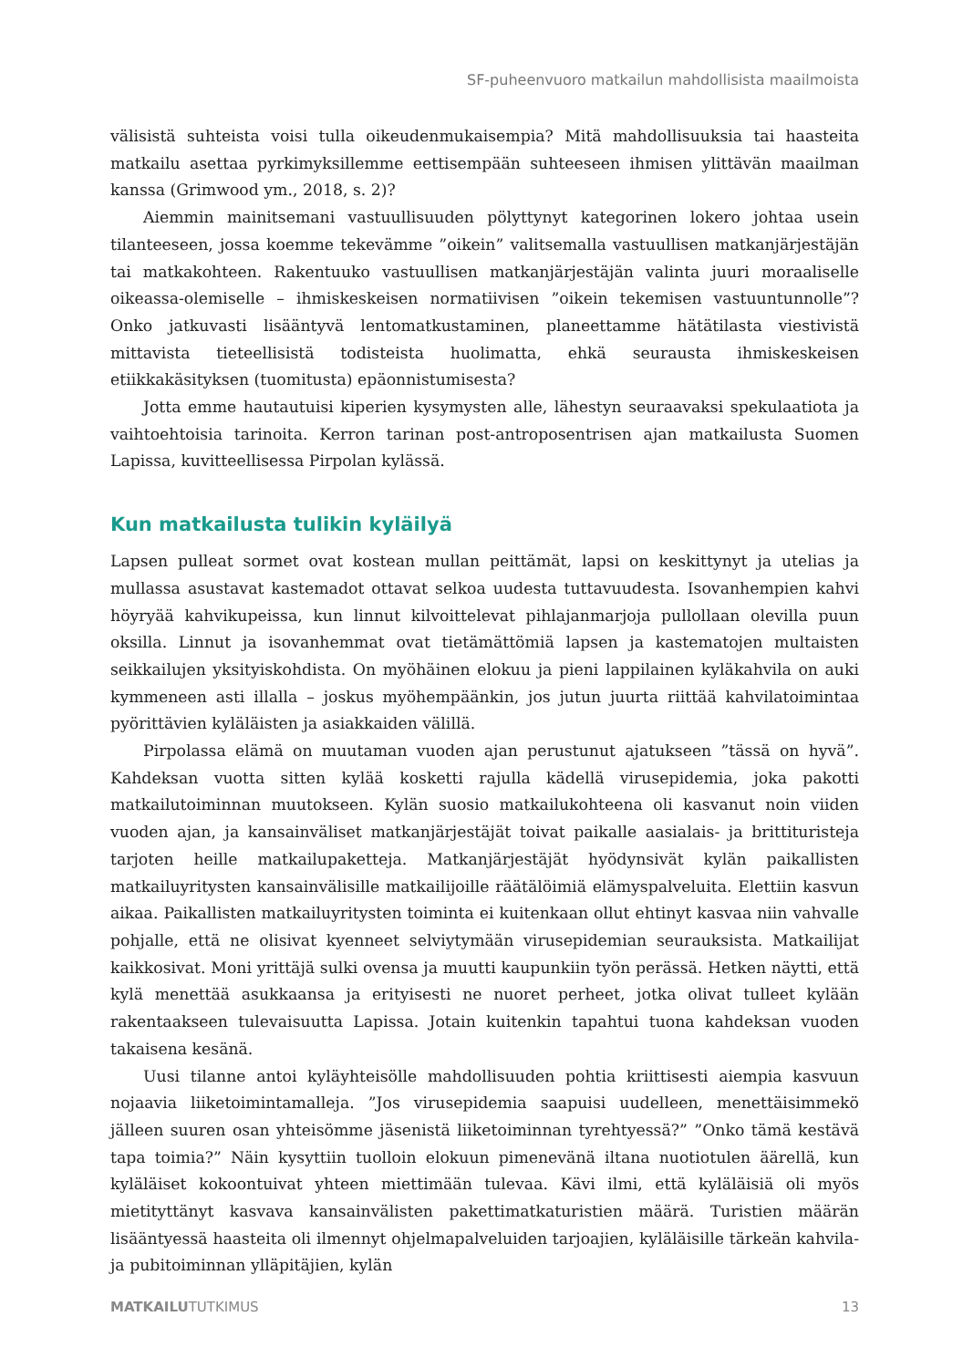SF-puheenvuoro matkailun mahdollisista maailmoista
välisistä suhteista voisi tulla oikeudenmukaisempia? Mitä mahdollisuuksia tai haasteita matkailu asettaa pyrkimyksillemme eettisempään suhteeseen ihmisen ylittävän maailman kanssa (Grimwood ym., 2018, s. 2)?
Aiemmin mainitsemani vastuullisuuden pölyttynyt kategorinen lokero johtaa usein tilanteeseen, jossa koemme tekevämme ”oikein” valitsemalla vastuullisen matkanjärjestäjän tai matkakohteen. Rakentuuko vastuullisen matkanjärjestäjän valinta juuri moraaliselle oikeassa-olemiselle – ihmiskeskeisen normatiivisen ”oikein tekemisen vastuuntunnolle”? Onko jatkuvasti lisääntyvä lentomatkustaminen, planeettamme hätätilasta viestivistä mittavista tieteellisistä todisteista huolimatta, ehkä seurausta ihmiskeskeisen etiikkakäsityksen (tuomitusta) epäonnistumisesta?
Jotta emme hautautuisi kiperien kysymysten alle, lähestyn seuraavaksi spekulaatiota ja vaihtoehtoisia tarinoita. Kerron tarinan post-antroposentrisen ajan matkailusta Suomen Lapissa, kuvitteellisessa Pirpolan kylässä.
Kun matkailusta tulikin kyläilyä
Lapsen pulleat sormet ovat kostean mullan peittämät, lapsi on keskittynyt ja utelias ja mullassa asustavat kastemadot ottavat selkoa uudesta tuttavuudesta. Isovanhempien kahvi höyryää kahvikupeissa, kun linnut kilvoittelevat pihlajanmarjoja pullollaan olevilla puun oksilla. Linnut ja isovanhemmat ovat tietämättömiä lapsen ja kastematojen multaisten seikkailujen yksityiskohdista. On myöhäinen elokuu ja pieni lappilainen kyläkahvila on auki kymmeneen asti illalla – joskus myöhempäänkin, jos jutun juurta riittää kahvilatoimintaa pyörittävien kyläläisten ja asiakkaiden välillä.
Pirpolassa elämä on muutaman vuoden ajan perustunut ajatukseen ”tässä on hyvä”. Kahdeksan vuotta sitten kylää kosketti rajulla kädellä virusepidemia, joka pakotti matkailutoiminnan muutokseen. Kylän suosio matkailukohteena oli kasvanut noin viiden vuoden ajan, ja kansainväliset matkanjärjestäjät toivat paikalle aasialais- ja brittituristeja tarjoten heille matkailupaketteja. Matkanjärjestäjät hyödynsivät kylän paikallisten matkailuyritysten kansainvälisille matkailijoille räätälöimiä elämyspalveluita. Elettiin kasvun aikaa. Paikallisten matkailuyritysten toiminta ei kuitenkaan ollut ehtinyt kasvaa niin vahvalle pohjalle, että ne olisivat kyenneet selviytymään virusepidemian seurauksista. Matkailijat kaikkosivat. Moni yrittäjä sulki ovensa ja muutti kaupunkiin työn perässä. Hetken näytti, että kylä menettää asukkaansa ja erityisesti ne nuoret perheet, jotka olivat tulleet kylään rakentaakseen tulevaisuutta Lapissa. Jotain kuitenkin tapahtui tuona kahdeksan vuoden takaisena kesänä.
Uusi tilanne antoi kyläyhteisölle mahdollisuuden pohtia kriittisesti aiempia kasvuun nojaavia liiketoimintamalleja. ”Jos virusepidemia saapuisi uudelleen, menettäisimmekö jälleen suuren osan yhteisömme jäsenistä liiketoiminnan tyrehtyessä?” ”Onko tämä kestävä tapa toimia?” Näin kysyttiin tuolloin elokuun pimenevänä iltana nuotiotulen äärellä, kun kyläläiset kokoontuivat yhteen miettimään tulevaa. Kävi ilmi, että kyläläisiä oli myös mietityttänyt kasvava kansainvälisten pakettimatkaturistien määrä. Turistien määrän lisääntyessä haasteita oli ilmennyt ohjelmapalveluiden tarjoajien, kyläläisille tärkeän kahvila- ja pubitoiminnan ylläpitäjien, kylän
MATKAILUTUTKIMUS 13